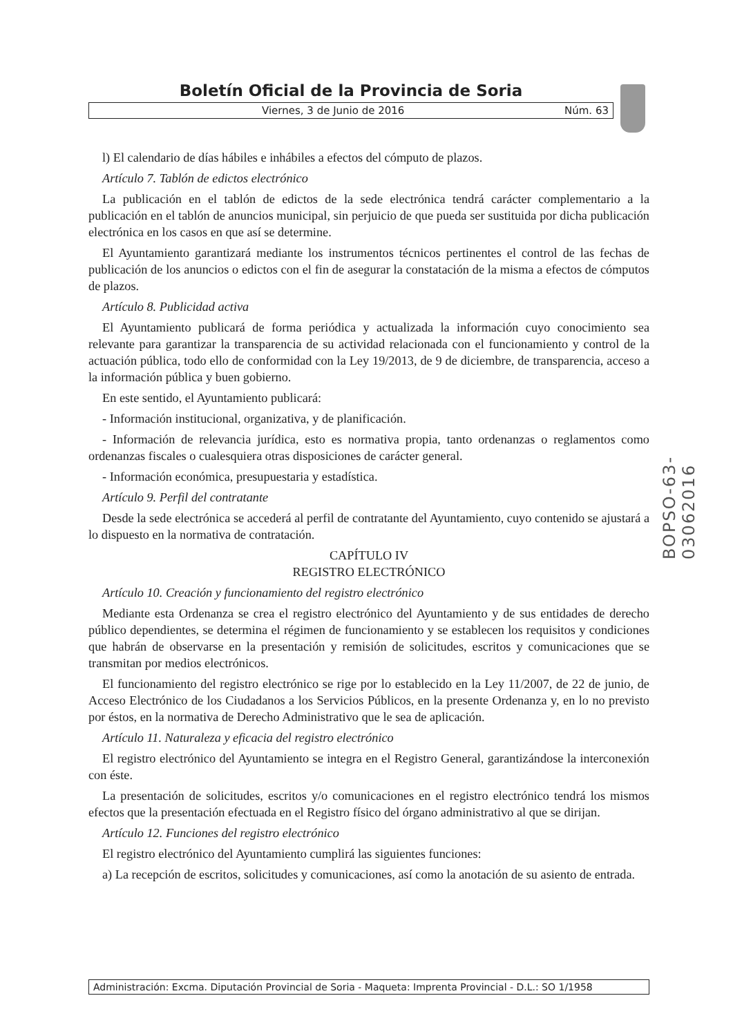Boletín Oficial de la Provincia de Soria
Viernes, 3 de Junio de 2016 Núm. 63
l) El calendario de días hábiles e inhábiles a efectos del cómputo de plazos.
Artículo 7. Tablón de edictos electrónico
La publicación en el tablón de edictos de la sede electrónica tendrá carácter complementario a la publicación en el tablón de anuncios municipal, sin perjuicio de que pueda ser sustituida por dicha publicación electrónica en los casos en que así se determine.
El Ayuntamiento garantizará mediante los instrumentos técnicos pertinentes el control de las fechas de publicación de los anuncios o edictos con el fin de asegurar la constatación de la misma a efectos de cómputos de plazos.
Artículo 8. Publicidad activa
El Ayuntamiento publicará de forma periódica y actualizada la información cuyo conocimiento sea relevante para garantizar la transparencia de su actividad relacionada con el funcionamiento y control de la actuación pública, todo ello de conformidad con la Ley 19/2013, de 9 de diciembre, de transparencia, acceso a la información pública y buen gobierno.
En este sentido, el Ayuntamiento publicará:
- Información institucional, organizativa, y de planificación.
- Información de relevancia jurídica, esto es normativa propia, tanto ordenanzas o reglamentos como ordenanzas fiscales o cualesquiera otras disposiciones de carácter general.
- Información económica, presupuestaria y estadística.
Artículo 9. Perfil del contratante
Desde la sede electrónica se accederá al perfil de contratante del Ayuntamiento, cuyo contenido se ajustará a lo dispuesto en la normativa de contratación.
CAPÍTULO IV
REGISTRO ELECTRÓNICO
Artículo 10. Creación y funcionamiento del registro electrónico
Mediante esta Ordenanza se crea el registro electrónico del Ayuntamiento y de sus entidades de derecho público dependientes, se determina el régimen de funcionamiento y se establecen los requisitos y condiciones que habrán de observarse en la presentación y remisión de solicitudes, escritos y comunicaciones que se transmitan por medios electrónicos.
El funcionamiento del registro electrónico se rige por lo establecido en la Ley 11/2007, de 22 de junio, de Acceso Electrónico de los Ciudadanos a los Servicios Públicos, en la presente Ordenanza y, en lo no previsto por éstos, en la normativa de Derecho Administrativo que le sea de aplicación.
Artículo 11. Naturaleza y eficacia del registro electrónico
El registro electrónico del Ayuntamiento se integra en el Registro General, garantizándose la interconexión con éste.
La presentación de solicitudes, escritos y/o comunicaciones en el registro electrónico tendrá los mismos efectos que la presentación efectuada en el Registro físico del órgano administrativo al que se dirijan.
Artículo 12. Funciones del registro electrónico
El registro electrónico del Ayuntamiento cumplirá las siguientes funciones:
a) La recepción de escritos, solicitudes y comunicaciones, así como la anotación de su asiento de entrada.
BOPSO-63-03062016
Administración: Excma. Diputación Provincial de Soria - Maqueta: Imprenta Provincial - D.L.: SO 1/1958